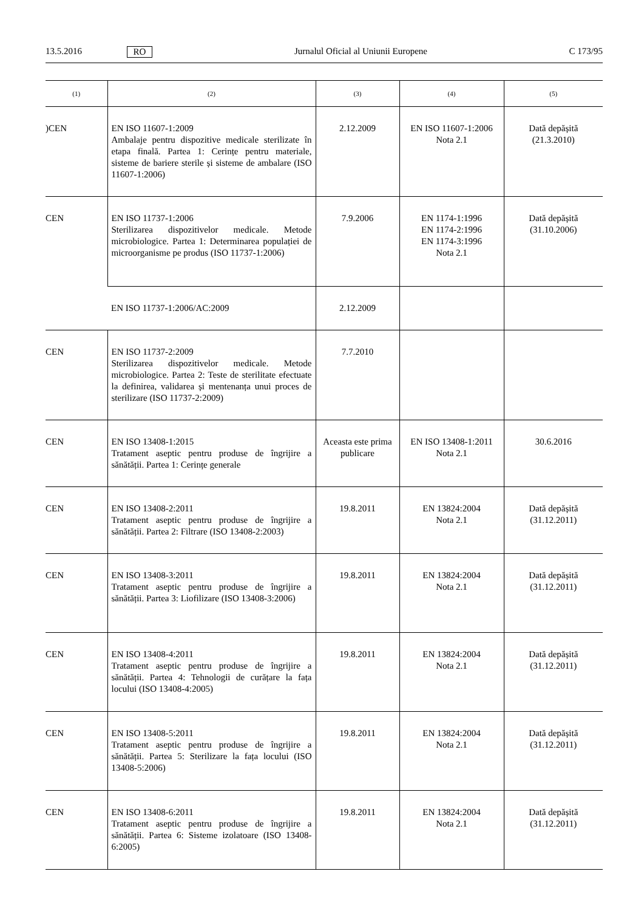13.5.2016 RO Jurnalul Oficial al Uniunii Europene C 173/95
| (1) | (2) | (3) | (4) | (5) |
| --- | --- | --- | --- | --- |
| )CEN | EN ISO 11607-1:2009 Ambalaje pentru dispozitive medicale sterilizate în etapa finală. Partea 1: Cerințe pentru materiale, sisteme de bariere sterile și sisteme de ambalare (ISO 11607-1:2006) | 2.12.2009 | EN ISO 11607-1:2006 Nota 2.1 | Dată depășită (21.3.2010) |
| CEN | EN ISO 11737-1:2006 Sterilizarea dispozitivelor medicale. Metode microbiologice. Partea 1: Determinarea populației de microorganisme pe produs (ISO 11737-1:2006) | 7.9.2006 | EN 1174-1:1996 EN 1174-2:1996 EN 1174-3:1996 Nota 2.1 | Dată depășită (31.10.2006) |
| | EN ISO 11737-1:2006/AC:2009 | 2.12.2009 | | |
| CEN | EN ISO 11737-2:2009 Sterilizarea dispozitivelor medicale. Metode microbiologice. Partea 2: Teste de sterilitate efectuate la definirea, validarea și mentenanța unui proces de sterilizare (ISO 11737-2:2009) | 7.7.2010 | | |
| CEN | EN ISO 13408-1:2015 Tratament aseptic pentru produse de îngrijire a sănătății. Partea 1: Cerințe generale | Aceasta este prima publicare | EN ISO 13408-1:2011 Nota 2.1 | 30.6.2016 |
| CEN | EN ISO 13408-2:2011 Tratament aseptic pentru produse de îngrijire a sănătății. Partea 2: Filtrare (ISO 13408-2:2003) | 19.8.2011 | EN 13824:2004 Nota 2.1 | Dată depășită (31.12.2011) |
| CEN | EN ISO 13408-3:2011 Tratament aseptic pentru produse de îngrijire a sănătății. Partea 3: Liofilizare (ISO 13408-3:2006) | 19.8.2011 | EN 13824:2004 Nota 2.1 | Dată depășită (31.12.2011) |
| CEN | EN ISO 13408-4:2011 Tratament aseptic pentru produse de îngrijire a sănătății. Partea 4: Tehnologii de curățare la fața locului (ISO 13408-4:2005) | 19.8.2011 | EN 13824:2004 Nota 2.1 | Dată depășită (31.12.2011) |
| CEN | EN ISO 13408-5:2011 Tratament aseptic pentru produse de îngrijire a sănătății. Partea 5: Sterilizare la fața locului (ISO 13408-5:2006) | 19.8.2011 | EN 13824:2004 Nota 2.1 | Dată depășită (31.12.2011) |
| CEN | EN ISO 13408-6:2011 Tratament aseptic pentru produse de îngrijire a sănătății. Partea 6: Sisteme izolatoare (ISO 13408-6:2005) | 19.8.2011 | EN 13824:2004 Nota 2.1 | Dată depășită (31.12.2011) |